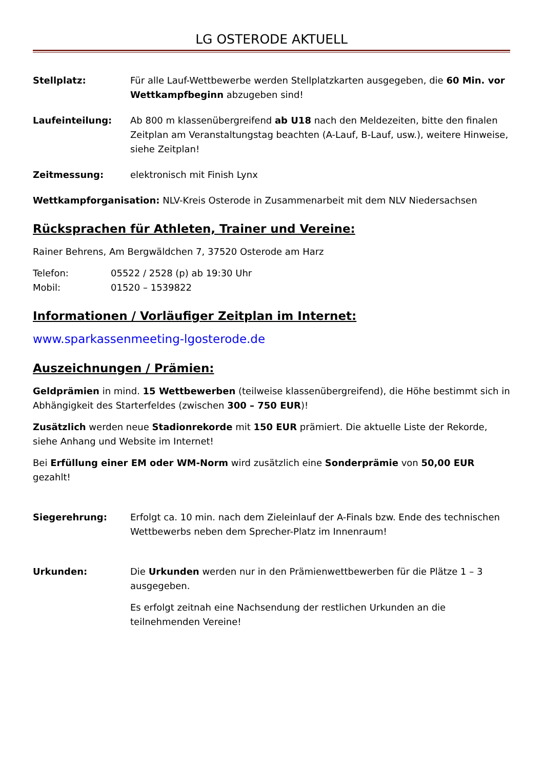LG OSTERODE AKTUELL
Stellplatz: Für alle Lauf-Wettbewerbe werden Stellplatzkarten ausgegeben, die 60 Min. vor Wettkampfbeginn abzugeben sind!
Laufeinteilung: Ab 800 m klassenübergreifend ab U18 nach den Meldezeiten, bitte den finalen Zeitplan am Veranstaltungstag beachten (A-Lauf, B-Lauf, usw.), weitere Hinweise, siehe Zeitplan!
Zeitmessung: elektronisch mit Finish Lynx
Wettkampforganisation: NLV-Kreis Osterode in Zusammenarbeit mit dem NLV Niedersachsen
Rücksprachen für Athleten, Trainer und Vereine:
Rainer Behrens, Am Bergwäldchen 7, 37520 Osterode am Harz
Telefon: 05522 / 2528 (p) ab 19:30 Uhr
Mobil: 01520 – 1539822
Informationen / Vorläufiger Zeitplan im Internet:
www.sparkassenmeeting-lgosterode.de
Auszeichnungen / Prämien:
Geldprämien in mind. 15 Wettbewerben (teilweise klassenübergreifend), die Höhe bestimmt sich in Abhängigkeit des Starterfeldes (zwischen 300 – 750 EUR)!
Zusätzlich werden neue Stadionrekorde mit 150 EUR prämiert. Die aktuelle Liste der Rekorde, siehe Anhang und Website im Internet!
Bei Erfüllung einer EM oder WM-Norm wird zusätzlich eine Sonderprämie von 50,00 EUR gezahlt!
Siegerehrung: Erfolgt ca. 10 min. nach dem Zieleinlauf der A-Finals bzw. Ende des technischen Wettbewerbs neben dem Sprecher-Platz im Innenraum!
Urkunden:
Die Urkunden werden nur in den Prämienwettbewerben für die Plätze 1 – 3 ausgegeben.
Es erfolgt zeitnah eine Nachsendung der restlichen Urkunden an die teilnehmenden Vereine!